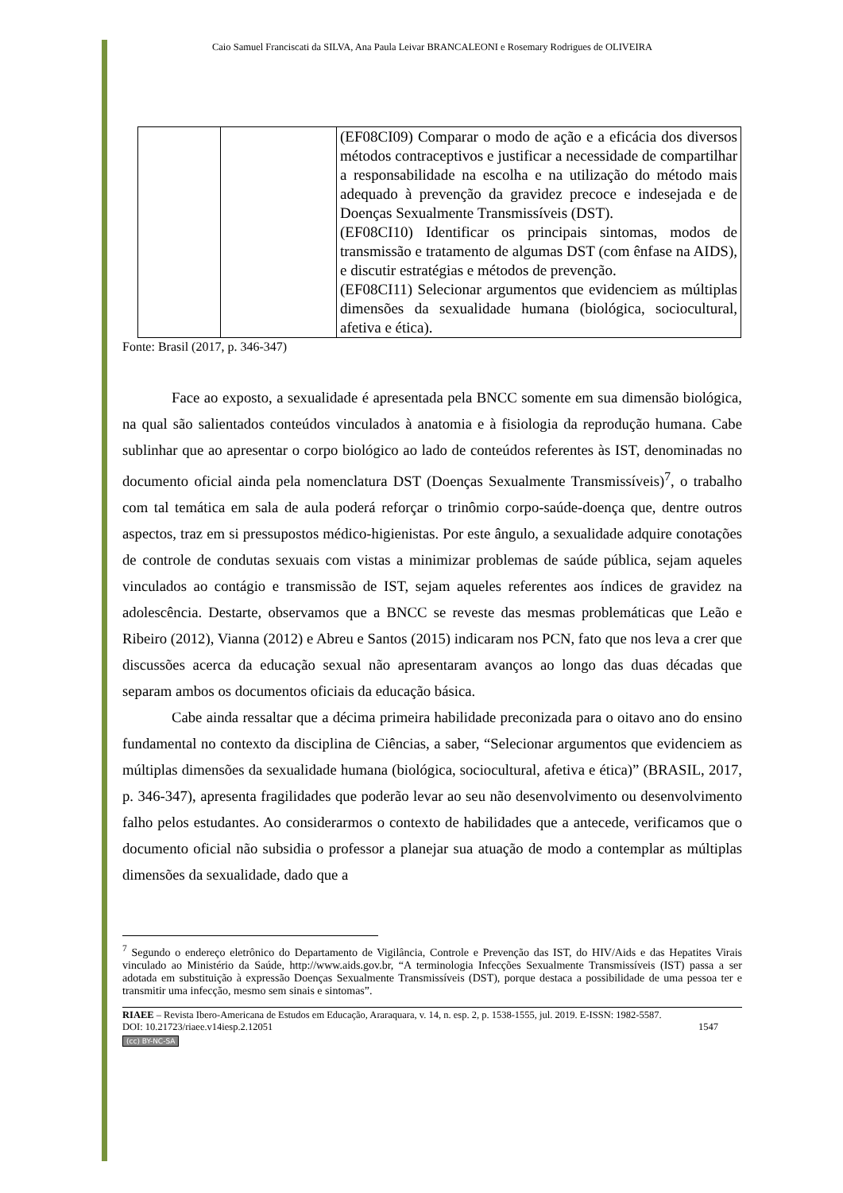Caio Samuel Franciscati da SILVA, Ana Paula Leivar BRANCALEONI e Rosemary Rodrigues de OLIVEIRA
| | | (EF08CI09) Comparar o modo de ação e a eficácia dos diversos métodos contraceptivos e justificar a necessidade de compartilhar a responsabilidade na escolha e na utilização do método mais adequado à prevenção da gravidez precoce e indesejada e de Doenças Sexualmente Transmissíveis (DST). (EF08CI10) Identificar os principais sintomas, modos de transmissão e tratamento de algumas DST (com ênfase na AIDS), e discutir estratégias e métodos de prevenção. (EF08CI11) Selecionar argumentos que evidenciem as múltiplas dimensões da sexualidade humana (biológica, sociocultural, afetiva e ética). |
Fonte: Brasil (2017, p. 346-347)
Face ao exposto, a sexualidade é apresentada pela BNCC somente em sua dimensão biológica, na qual são salientados conteúdos vinculados à anatomia e à fisiologia da reprodução humana. Cabe sublinhar que ao apresentar o corpo biológico ao lado de conteúdos referentes às IST, denominadas no documento oficial ainda pela nomenclatura DST (Doenças Sexualmente Transmissíveis)<sup>7</sup>, o trabalho com tal temática em sala de aula poderá reforçar o trinômio corpo-saúde-doença que, dentre outros aspectos, traz em si pressupostos médico-higienistas. Por este ângulo, a sexualidade adquire conotações de controle de condutas sexuais com vistas a minimizar problemas de saúde pública, sejam aqueles vinculados ao contágio e transmissão de IST, sejam aqueles referentes aos índices de gravidez na adolescência. Destarte, observamos que a BNCC se reveste das mesmas problemáticas que Leão e Ribeiro (2012), Vianna (2012) e Abreu e Santos (2015) indicaram nos PCN, fato que nos leva a crer que discussões acerca da educação sexual não apresentaram avanços ao longo das duas décadas que separam ambos os documentos oficiais da educação básica.
Cabe ainda ressaltar que a décima primeira habilidade preconizada para o oitavo ano do ensino fundamental no contexto da disciplina de Ciências, a saber, “Selecionar argumentos que evidenciem as múltiplas dimensões da sexualidade humana (biológica, sociocultural, afetiva e ética)” (BRASIL, 2017, p. 346-347), apresenta fragilidades que poderão levar ao seu não desenvolvimento ou desenvolvimento falho pelos estudantes. Ao considerarmos o contexto de habilidades que a antecede, verificamos que o documento oficial não subsidia o professor a planejar sua atuação de modo a contemplar as múltiplas dimensões da sexualidade, dado que a
<sup>7</sup> Segundo o endereço eletrônico do Departamento de Vigilância, Controle e Prevenção das IST, do HIV/Aids e das Hepatites Virais vinculado ao Ministério da Saúde, http://www.aids.gov.br, “A terminologia Infecções Sexualmente Transmissíveis (IST) passa a ser adotada em substituição à expressão Doenças Sexualmente Transmissíveis (DST), porque destaca a possibilidade de uma pessoa ter e transmitir uma infecção, mesmo sem sinais e sintomas”.
RIAEE – Revista Ibero-Americana de Estudos em Educação, Araraquara, v. 14, n. esp. 2, p. 1538-1555, jul. 2019. E-ISSN: 1982-5587.
DOI: 10.21723/riaee.v14iesp.2.12051 1547
(cc) BY-NC-SA